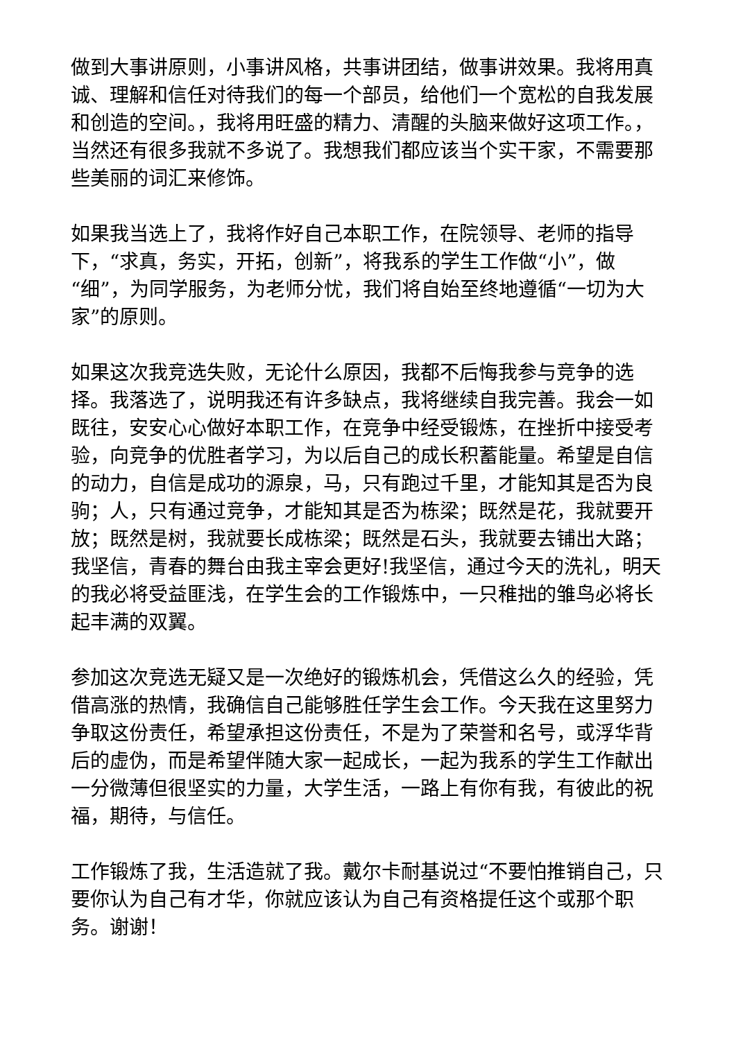做到大事讲原则，小事讲风格，共事讲团结，做事讲效果。我将用真诚、理解和信任对待我们的每一个部员，给他们一个宽松的自我发展和创造的空间。，我将用旺盛的精力、清醒的头脑来做好这项工作。，当然还有很多我就不多说了。我想我们都应该当个实干家，不需要那些美丽的词汇来修饰。
如果我当选上了，我将作好自己本职工作，在院领导、老师的指导下，“求真，务实，开拓，创新”，将我系的学生工作做“小”，做“细”，为同学服务，为老师分忧，我们将自始至终地遵循“一切为大家”的原则。
如果这次我竞选失败，无论什么原因，我都不后悔我参与竞争的选择。我落选了，说明我还有许多缺点，我将继续自我完善。我会一如既往，安安心心做好本职工作，在竞争中经受锻炼，在挫折中接受考验，向竞争的优胜者学习，为以后自己的成长积蓄能量。希望是自信的动力，自信是成功的源泉，马，只有跑过千里，才能知其是否为良驹；人，只有通过竞争，才能知其是否为栋梁；既然是花，我就要开放；既然是树，我就要长成栋梁；既然是石头，我就要去铺出大路；我坚信，青春的舞台由我主宰会更好!我坚信，通过今天的洗礼，明天的我必将受益匪浅，在学生会的工作锻炼中，一只稚拙的雏鸟必将长起丰满的双翼。
参加这次竞选无疑又是一次绝好的锻炼机会，凭借这么久的经验，凭借高涨的热情，我确信自己能够胜任学生会工作。今天我在这里努力争取这份责任，希望承担这份责任，不是为了荣誉和名号，或浮华背后的虚伪，而是希望伴随大家一起成长，一起为我系的学生工作献出一分微薄但很坚实的力量，大学生活，一路上有你有我，有彼此的祝福，期待，与信任。
工作锻炼了我，生活造就了我。戴尔卡耐基说过“不要怕推销自己，只要你认为自己有才华，你就应该认为自己有资格提任这个或那个职务。谢谢！